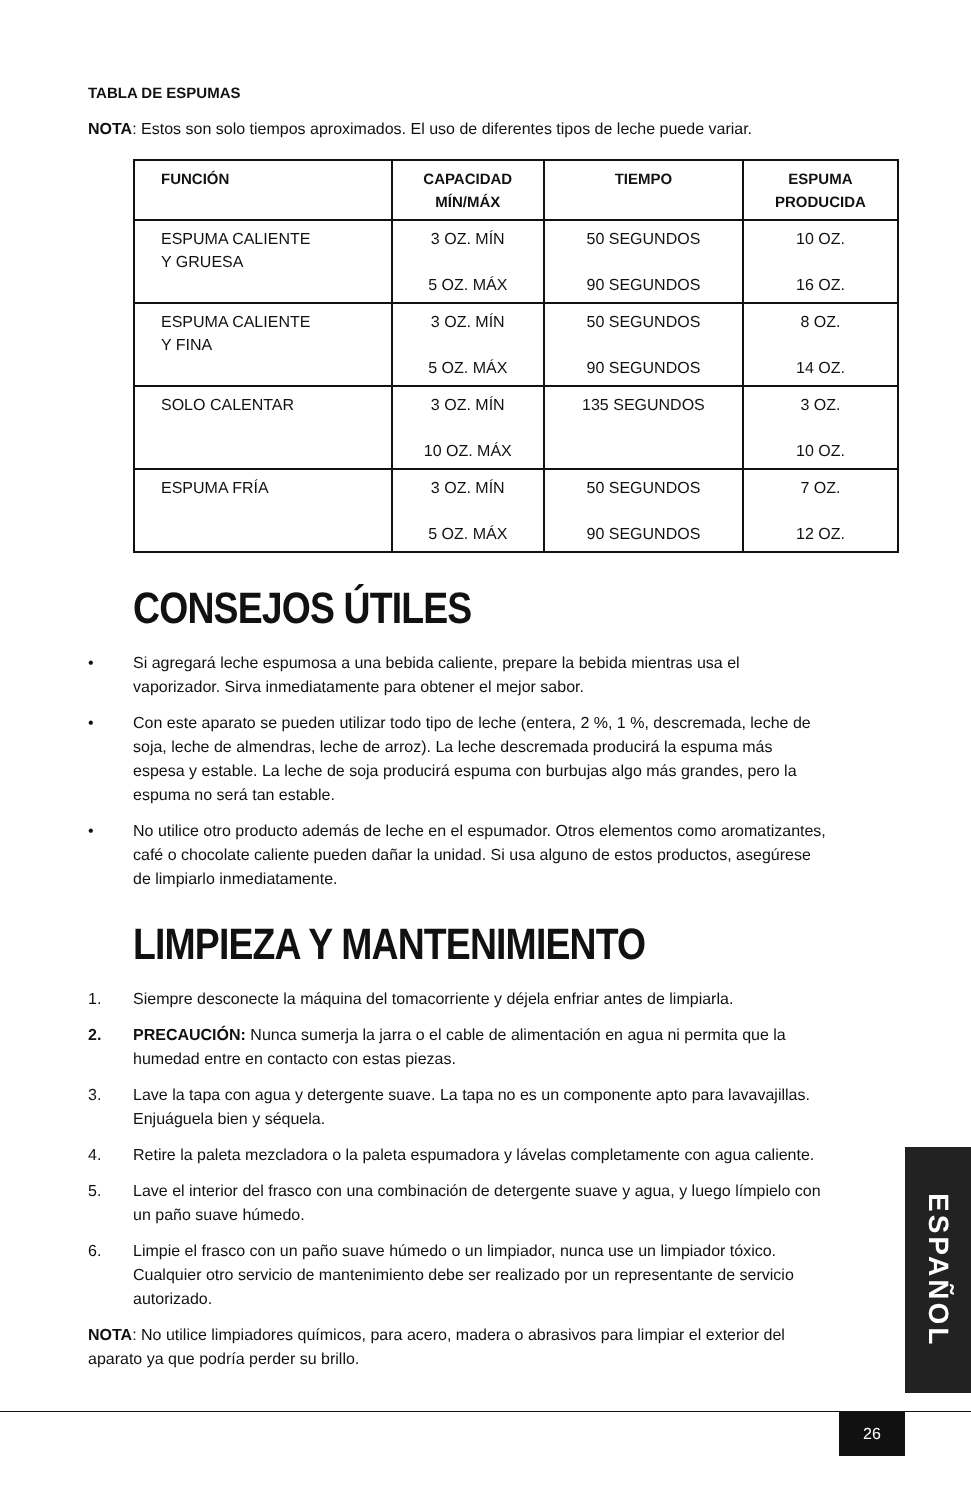TABLA DE ESPUMAS
NOTA: Estos son solo tiempos aproximados. El uso de diferentes tipos de leche puede variar.
| FUNCIÓN | CAPACIDAD MÍN/MÁX | TIEMPO | ESPUMA PRODUCIDA |
| --- | --- | --- | --- |
| ESPUMA CALIENTE Y GRUESA | 3 OZ. MÍN 5 OZ. MÁX | 50 SEGUNDOS 90 SEGUNDOS | 10 OZ. 16 OZ. |
| ESPUMA CALIENTE Y FINA | 3 OZ. MÍN 5 OZ. MÁX | 50 SEGUNDOS 90 SEGUNDOS | 8 OZ. 14 OZ. |
| SOLO CALENTAR | 3 OZ. MÍN 10 OZ. MÁX | 135 SEGUNDOS | 3 OZ. 10 OZ. |
| ESPUMA FRÍA | 3 OZ. MÍN 5 OZ. MÁX | 50 SEGUNDOS 90 SEGUNDOS | 7 OZ. 12 OZ. |
CONSEJOS ÚTILES
• Si agregará leche espumosa a una bebida caliente, prepare la bebida mientras usa el vaporizador. Sirva inmediatamente para obtener el mejor sabor.
• Con este aparato se pueden utilizar todo tipo de leche (entera, 2 %, 1 %, descremada, leche de soja, leche de almendras, leche de arroz). La leche descremada producirá la espuma más espesa y estable. La leche de soja producirá espuma con burbujas algo más grandes, pero la espuma no será tan estable.
• No utilice otro producto además de leche en el espumador. Otros elementos como aromatizantes, café o chocolate caliente pueden dañar la unidad. Si usa alguno de estos productos, asegúrese de limpiarlo inmediatamente.
LIMPIEZA Y MANTENIMIENTO
1. Siempre desconecte la máquina del tomacorriente y déjela enfriar antes de limpiarla.
2. PRECAUCIÓN: Nunca sumerja la jarra o el cable de alimentación en agua ni permita que la humedad entre en contacto con estas piezas.
3. Lave la tapa con agua y detergente suave. La tapa no es un componente apto para lavavajillas. Enjuáguela bien y séquela.
4. Retire la paleta mezcladora o la paleta espumadora y lávelas completamente con agua caliente.
5. Lave el interior del frasco con una combinación de detergente suave y agua, y luego límpielo con un paño suave húmedo.
6. Limpie el frasco con un paño suave húmedo o un limpiador, nunca use un limpiador tóxico. Cualquier otro servicio de mantenimiento debe ser realizado por un representante de servicio autorizado.
NOTA: No utilice limpiadores químicos, para acero, madera o abrasivos para limpiar el exterior del aparato ya que podría perder su brillo.
ESPAÑOL
26